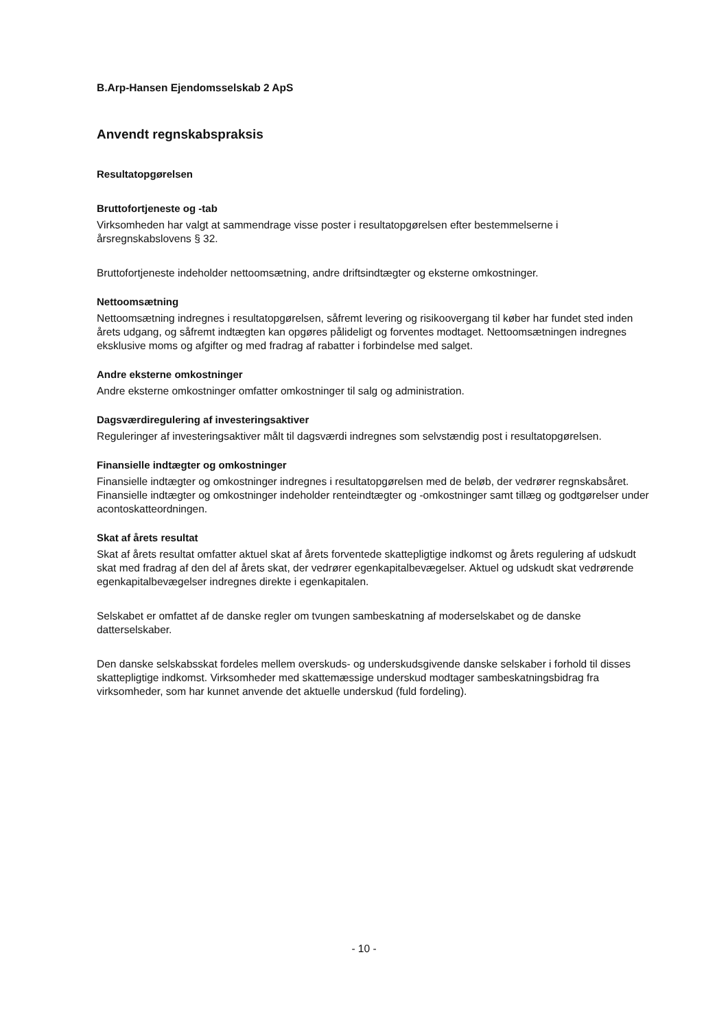B.Arp-Hansen Ejendomsselskab 2 ApS
Anvendt regnskabspraksis
Resultatopgørelsen
Bruttofortjeneste og -tab
Virksomheden har valgt at sammendrage visse poster i resultatopgørelsen efter bestemmelserne i årsregnskabslovens § 32.
Bruttofortjeneste indeholder nettoomsætning, andre driftsindtægter og eksterne omkostninger.
Nettoomsætning
Nettoomsætning indregnes i resultatopgørelsen, såfremt levering og risikoovergang til køber har fundet sted inden årets udgang, og såfremt indtægten kan opgøres pålideligt og forventes modtaget. Nettoomsætningen indregnes eksklusive moms og afgifter og med fradrag af rabatter i forbindelse med salget.
Andre eksterne omkostninger
Andre eksterne omkostninger omfatter omkostninger til salg og administration.
Dagsværdiregulering af investeringsaktiver
Reguleringer af investeringsaktiver målt til dagsværdi indregnes som selvstændig post i resultatopgørelsen.
Finansielle indtægter og omkostninger
Finansielle indtægter og omkostninger indregnes i resultatopgørelsen med de beløb, der vedrører regnskabsåret. Finansielle indtægter og omkostninger indeholder renteindtægter og -omkostninger samt tillæg og godtgørelser under acontoskatteordningen.
Skat af årets resultat
Skat af årets resultat omfatter aktuel skat af årets forventede skattepligtige indkomst og årets regulering af udskudt skat med fradrag af den del af årets skat, der vedrører egenkapitalbevægelser. Aktuel og udskudt skat vedrørende egenkapitalbevægelser indregnes direkte i egenkapitalen.
Selskabet er omfattet af de danske regler om tvungen sambeskatning af moderselskabet og de danske datterselskaber.
Den danske selskabsskat fordeles mellem overskuds- og underskudsgivende danske selskaber i forhold til disses skattepligtige indkomst. Virksomheder med skattemæssige underskud modtager sambeskatningsbidrag fra virksomheder, som har kunnet anvende det aktuelle underskud (fuld fordeling).
- 10 -